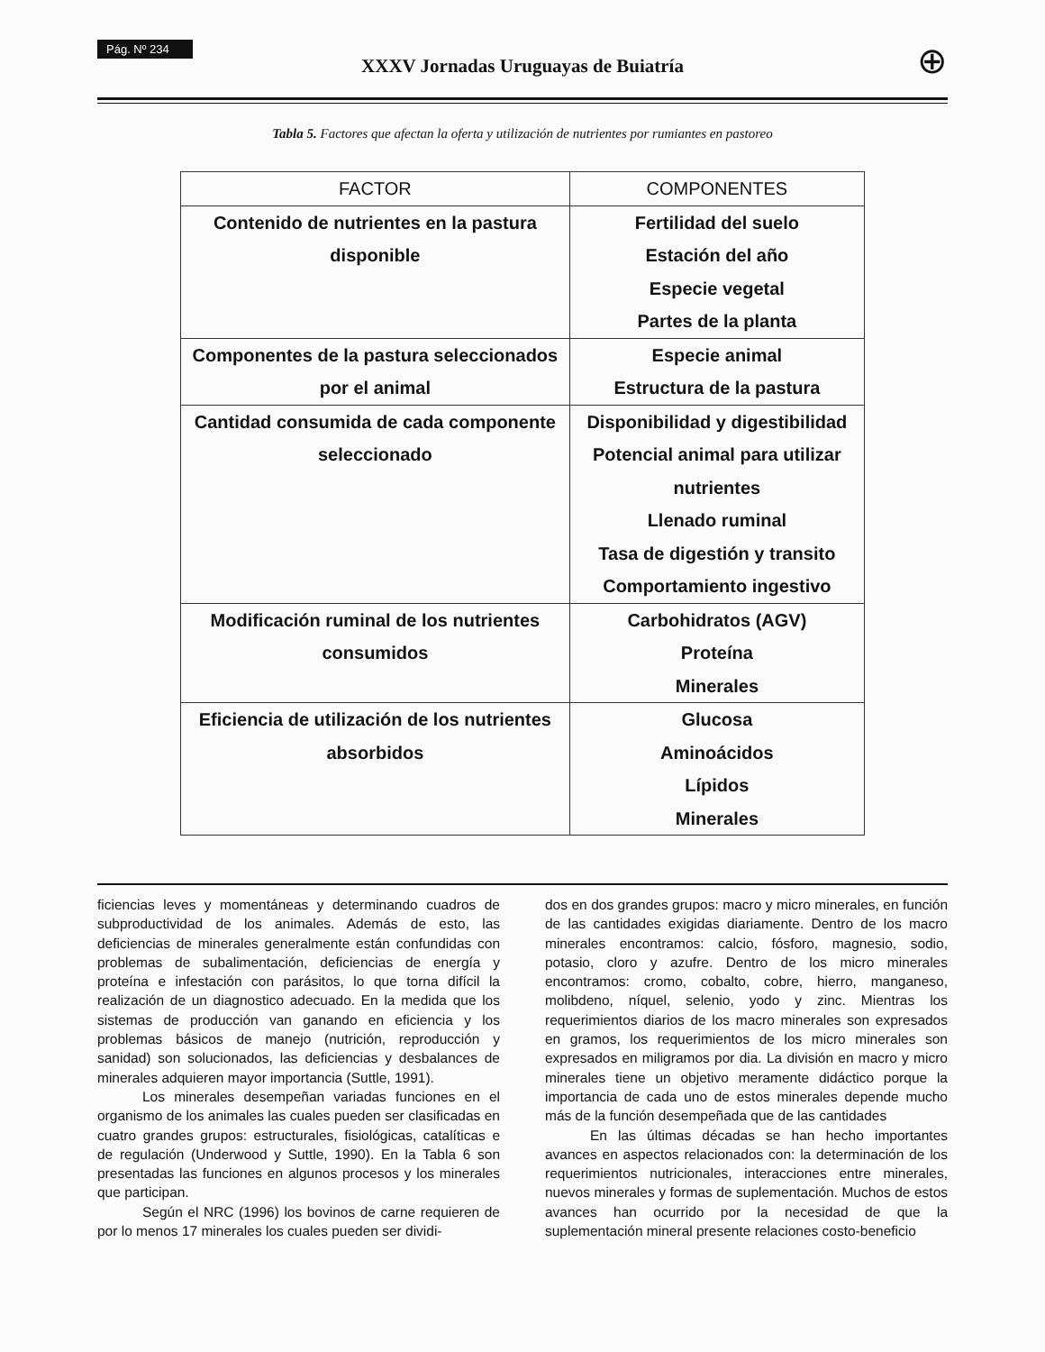Pág. Nº 234
XXXV Jornadas Uruguayas de Buiatría
⊕
Tabla 5. Factores que afectan la oferta y utilización de nutrientes por rumiantes en pastoreo
| FACTOR | COMPONENTES |
| --- | --- |
| Contenido de nutrientes en la pastura disponible | Fertilidad del suelo Estación del año Especie vegetal Partes de la planta |
| Componentes de la pastura seleccionados por el animal | Especie animal Estructura de la pastura |
| Cantidad consumida de cada componente seleccionado | Disponibilidad y digestibilidad Potencial animal para utilizar nutrientes Llenado ruminal Tasa de digestión y transito Comportamiento ingestivo |
| Modificación ruminal de los nutrientes consumidos | Carbohidratos (AGV) Proteína Minerales |
| Eficiencia de utilización de los nutrientes absorbidos | Glucosa Aminoácidos Lípidos Minerales |
ficiencias leves y momentáneas y determinando cuadros de subproductividad de los animales. Además de esto, las deficiencias de minerales generalmente están confundidas con problemas de subalimentación, deficiencias de energía y proteína e infestación con parásitos, lo que torna difícil la realización de un diagnostico adecuado. En la medida que los sistemas de producción van ganando en eficiencia y los problemas básicos de manejo (nutrición, reproducción y sanidad) son solucionados, las deficiencias y desbalances de minerales adquieren mayor importancia (Suttle, 1991).
Los minerales desempeñan variadas funciones en el organismo de los animales las cuales pueden ser clasificadas en cuatro grandes grupos: estructurales, fisiológicas, catalíticas e de regulación (Underwood y Suttle, 1990). En la Tabla 6 son presentadas las funciones en algunos procesos y los minerales que participan.
Según el NRC (1996) los bovinos de carne requieren de por lo menos 17 minerales los cuales pueden ser dividi-
dos en dos grandes grupos: macro y micro minerales, en función de las cantidades exigidas diariamente. Dentro de los macro minerales encontramos: calcio, fósforo, magnesio, sodio, potasio, cloro y azufre. Dentro de los micro minerales encontramos: cromo, cobalto, cobre, hierro, manganeso, molibdeno, níquel, selenio, yodo y zinc. Mientras los requerimientos diarios de los macro minerales son expresados en gramos, los requerimientos de los micro minerales son expresados en miligramos por dia. La división en macro y micro minerales tiene un objetivo meramente didáctico porque la importancia de cada uno de estos minerales depende mucho más de la función desempeñada que de las cantidades
En las últimas décadas se han hecho importantes avances en aspectos relacionados con: la determinación de los requerimientos nutricionales, interacciones entre minerales, nuevos minerales y formas de suplementación. Muchos de estos avances han ocurrido por la necesidad de que la suplementación mineral presente relaciones costo-beneficio